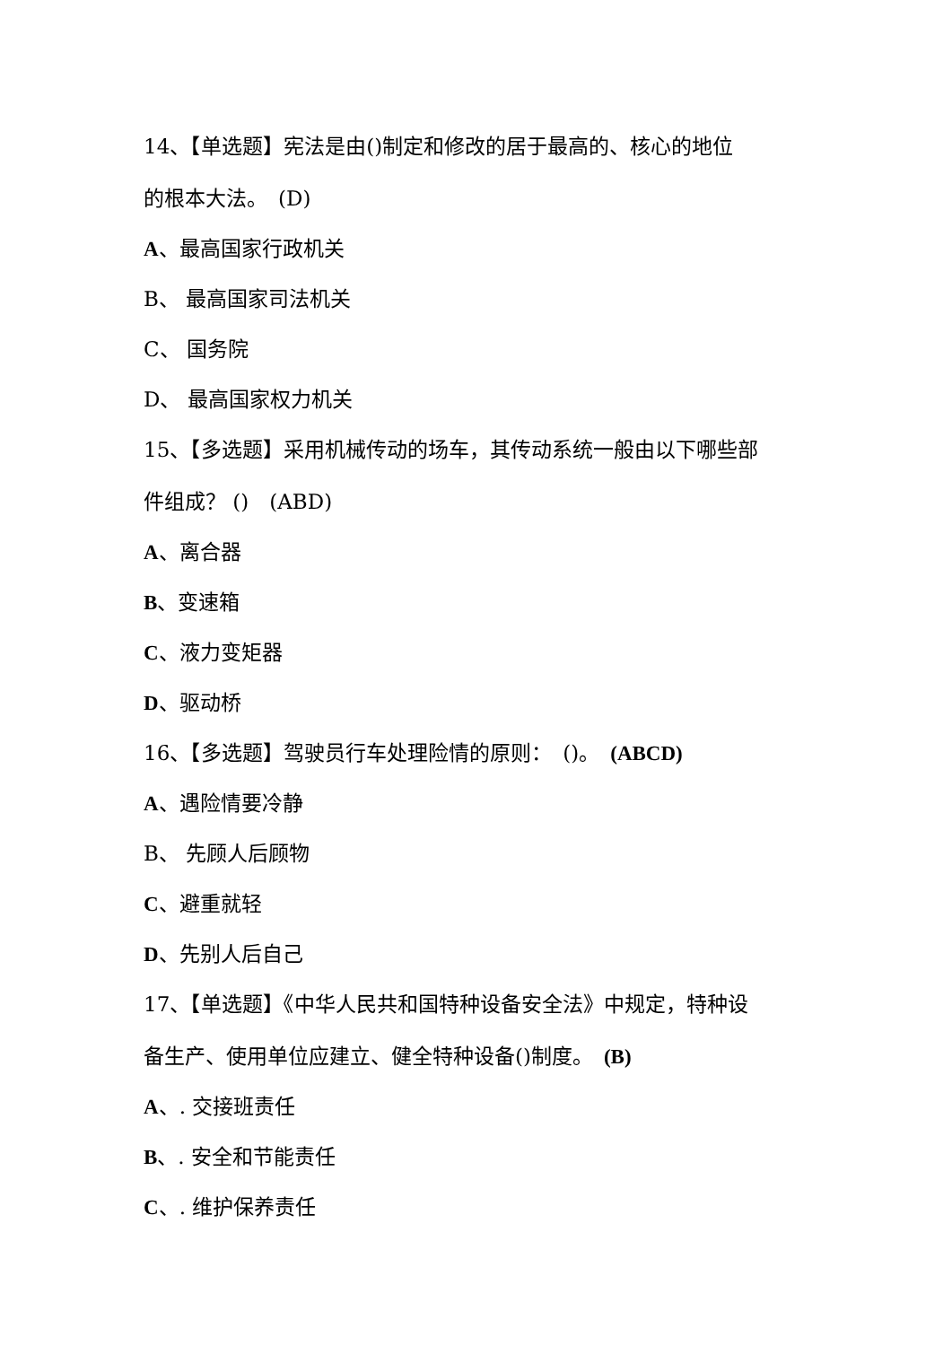14、【单选题】宪法是由()制定和修改的居于最高的、核心的地位
的根本大法。　(D)
A、最高国家行政机关
B、 最高国家司法机关
C、 国务院
D、 最高国家权力机关
15、【多选题】采用机械传动的场车，其传动系统一般由以下哪些部
件组成？ ()　(ABD)
A、离合器
B、变速箱
C、液力变矩器
D、驱动桥
16、【多选题】驾驶员行车处理险情的原则：　()。　(ABCD)
A、遇险情要冷静
B、 先顾人后顾物
C、避重就轻
D、先别人后自己
17、【单选题】《中华人民共和国特种设备安全法》中规定，特种设
备生产、使用单位应建立、健全特种设备()制度。　(B)
A、. 交接班责任
B、. 安全和节能责任
C、. 维护保养责任